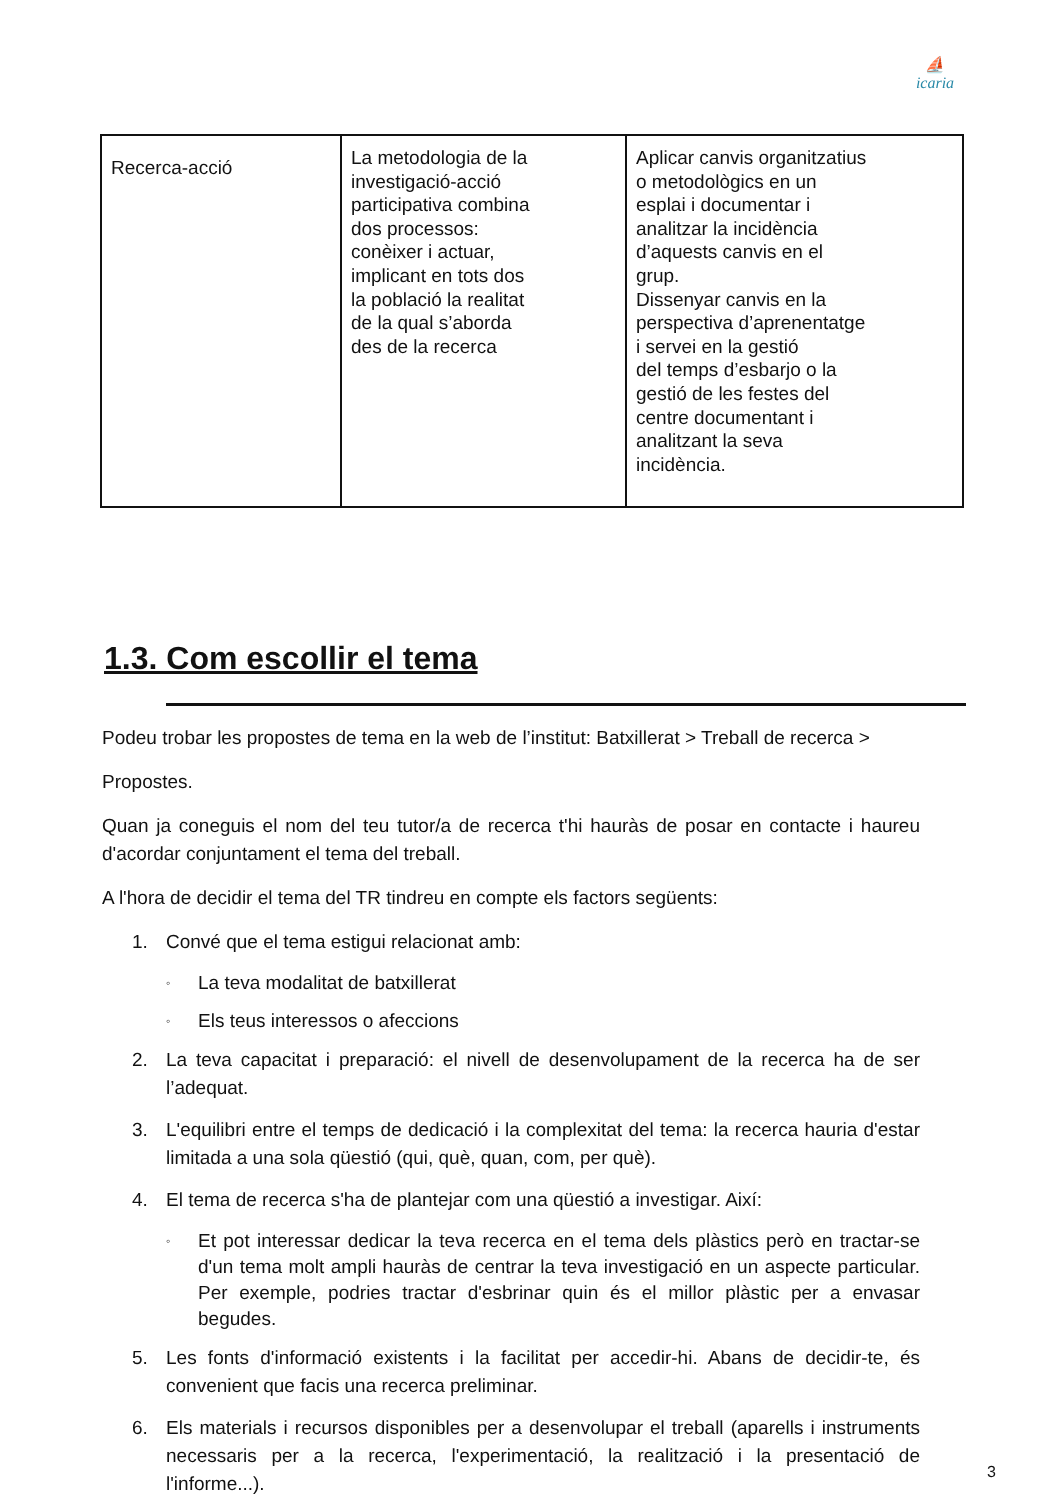⛵
icaria
| Recerca-acció | La metodologia de la investigació-acció participativa combina dos processos: conèixer i actuar, implicant en tots dos la població la realitat de la qual s’aborda des de la recerca | Aplicar canvis organitzatius o metodològics en un esplai i documentar i analitzar la incidència d’aquests canvis en el grup. Dissenyar canvis en la perspectiva d’aprenentatge i servei en la gestió del temps d’esbarjo o la gestió de les festes del centre documentant i analitzant la seva incidència. |
1.3. Com escollir el tema
Podeu trobar les propostes de tema en la web de l’institut: Batxillerat > Treball de recerca >
Propostes.
Quan ja coneguis el nom del teu tutor/a de recerca t'hi hauràs de posar en contacte i haureu d'acordar conjuntament el tema del treball.
A l'hora de decidir el tema del TR tindreu en compte els factors següents:
1. Convé que el tema estigui relacionat amb:
◦ La teva modalitat de batxillerat
◦ Els teus interessos o afeccions
2. La teva capacitat i preparació: el nivell de desenvolupament de la recerca ha de ser l’adequat.
3. L'equilibri entre el temps de dedicació i la complexitat del tema: la recerca hauria d'estar limitada a una sola qüestió (qui, què, quan, com, per què).
4. El tema de recerca s'ha de plantejar com una qüestió a investigar. Així:
◦ Et pot interessar dedicar la teva recerca en el tema dels plàstics però en tractar-se d'un tema molt ampli hauràs de centrar la teva investigació en un aspecte particular. Per exemple, podries tractar d'esbrinar quin és el millor plàstic per a envasar begudes.
5. Les fonts d'informació existents i la facilitat per accedir-hi. Abans de decidir-te, és convenient que facis una recerca preliminar.
6. Els materials i recursos disponibles per a desenvolupar el treball (aparells i instruments necessaris per a la recerca, l'experimentació, la realització i la presentació de l'informe...).
3